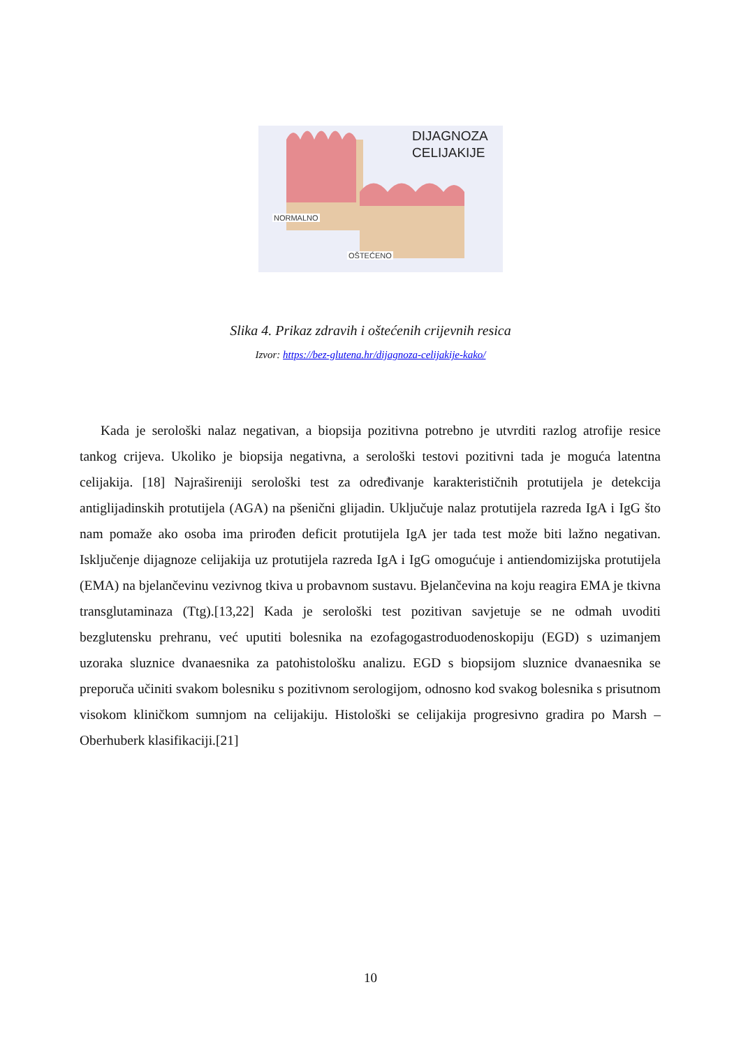DIJAGNOZA
CELIJAKIJE
NORMALNO
OŠTEĆENO
Slika 4. Prikaz zdravih i oštećenih crijevnih resica
Izvor: https://bez-glutena.hr/dijagnoza-celijakije-kako/
Kada je serološki nalaz negativan, a biopsija pozitivna potrebno je utvrditi razlog atrofije resice tankog crijeva. Ukoliko je biopsija negativna, a serološki testovi pozitivni tada je moguća latentna celijakija. [18] Najrašireniji serološki test za određivanje karakterističnih protutijela je detekcija antiglijadinskih protutijela (AGA) na pšenični glijadin. Uključuje nalaz protutijela razreda IgA i IgG što nam pomaže ako osoba ima prirođen deficit protutijela IgA jer tada test može biti lažno negativan. Isključenje dijagnoze celijakija uz protutijela razreda IgA i IgG omogućuje i antiendomizijska protutijela (EMA) na bjelančevinu vezivnog tkiva u probavnom sustavu. Bjelančevina na koju reagira EMA je tkivna transglutaminaza (Ttg).[13,22] Kada je serološki test pozitivan savjetuje se ne odmah uvoditi bezglutensku prehranu, već uputiti bolesnika na ezofagogastroduodenoskopiju (EGD) s uzimanjem uzoraka sluznice dvanaesnika za patohistološku analizu. EGD s biopsijom sluznice dvanaesnika se preporuča učiniti svakom bolesniku s pozitivnom serologijom, odnosno kod svakog bolesnika s prisutnom visokom kliničkom sumnjom na celijakiju. Histološki se celijakija progresivno gradira po Marsh – Oberhuberk klasifikaciji.[21]
10